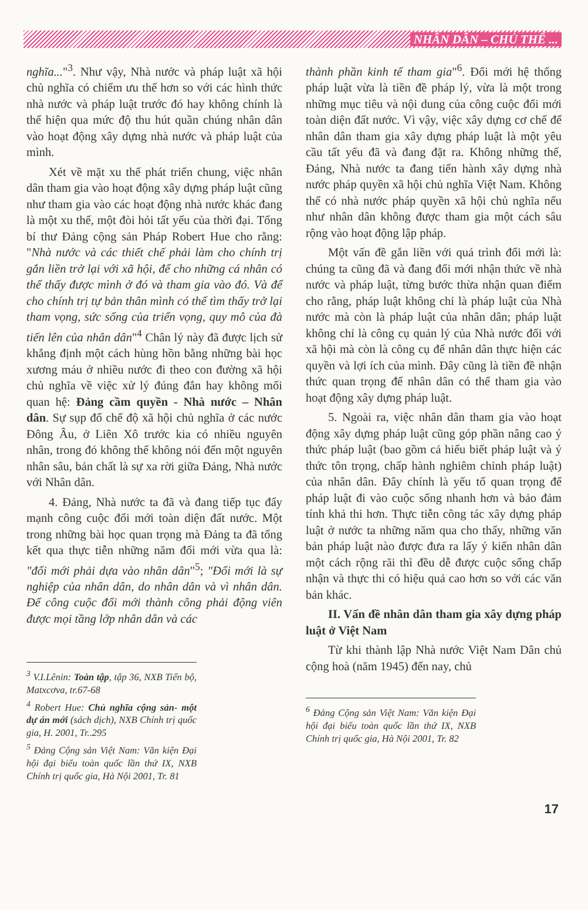NHÂN DÂN – CHỦ THỂ ...
nghĩa..."<sup>3</sup>. Như vậy, Nhà nước và pháp luật xã hội chủ nghĩa có chiếm ưu thế hơn so với các hình thức nhà nước và pháp luật trước đó hay không chính là thể hiện qua mức độ thu hút quần chúng nhân dân vào hoạt động xây dựng nhà nước và pháp luật của mình.
Xét về mặt xu thế phát triển chung, việc nhân dân tham gia vào hoạt động xây dựng pháp luật cũng như tham gia vào các hoạt động nhà nước khác đang là một xu thế, một đòi hỏi tất yếu của thời đại. Tổng bí thư Đảng cộng sản Pháp Robert Hue cho rằng: "Nhà nước và các thiết chế phải làm cho chính trị gắn liền trở lại với xã hội, để cho những cá nhân có thể thấy được mình ở đó và tham gia vào đó. Và để cho chính trị tự bản thân mình có thể tìm thấy trở lại tham vọng, sức sống của triển vọng, quy mô của đà tiến lên của nhân dân"<sup>4</sup> Chân lý này đã được lịch sử khẳng định một cách hùng hồn bằng những bài học xương máu ở nhiều nước đi theo con đường xã hội chủ nghĩa về việc xử lý đúng đắn hay không mối quan hệ: Đảng cầm quyền - Nhà nước – Nhân dân. Sự sụp đổ chế độ xã hội chủ nghĩa ở các nước Đông Âu, ở Liên Xô trước kia có nhiều nguyên nhân, trong đó không thể không nói đến một nguyên nhân sâu, bản chất là sự xa rời giữa Đảng, Nhà nước với Nhân dân.
4. Đảng, Nhà nước ta đã và đang tiếp tục đẩy mạnh công cuộc đổi mới toàn diện đất nước. Một trong những bài học quan trọng mà Đảng ta đã tổng kết qua thực tiễn những năm đổi mới vừa qua là: "đổi mới phải dựa vào nhân dân"<sup>5</sup>; "Đổi mới là sự nghiệp của nhân dân, do nhân dân và vì nhân dân. Để công cuộc đổi mới thành công phải động viên được mọi tầng lớp nhân dân và các
<sup>3</sup> V.I.Lênin: Toàn tập, tập 36, NXB Tiến bộ, Matxcơva, tr.67-68
<sup>4</sup> Robert Hue: Chủ nghĩa cộng sản- một dự án mới (sách dịch), NXB Chính trị quốc gia, H. 2001, Tr..295
<sup>5</sup> Đảng Cộng sản Việt Nam: Văn kiện Đại hội đại biểu toàn quốc lần thứ IX, NXB Chính trị quốc gia, Hà Nội 2001, Tr. 81
thành phần kinh tế tham gia"<sup>6</sup>. Đổi mới hệ thống pháp luật vừa là tiền đề pháp lý, vừa là một trong những mục tiêu và nội dung của công cuộc đổi mới toàn diện đất nước. Vì vậy, việc xây dựng cơ chế để nhân dân tham gia xây dựng pháp luật là một yêu cầu tất yếu đã và đang đặt ra. Không những thế, Đảng, Nhà nước ta đang tiến hành xây dựng nhà nước pháp quyền xã hội chủ nghĩa Việt Nam. Không thể có nhà nước pháp quyền xã hội chủ nghĩa nếu như nhân dân không được tham gia một cách sâu rộng vào hoạt động lập pháp.
Một vấn đề gắn liền với quá trình đổi mới là: chúng ta cũng đã và đang đổi mới nhận thức về nhà nước và pháp luật, từng bước thừa nhận quan điểm cho rằng, pháp luật không chỉ là pháp luật của Nhà nước mà còn là pháp luật của nhân dân; pháp luật không chỉ là công cụ quản lý của Nhà nước đối với xã hội mà còn là công cụ để nhân dân thực hiện các quyền và lợi ích của mình. Đây cũng là tiền đề nhận thức quan trọng để nhân dân có thể tham gia vào hoạt động xây dựng pháp luật.
5. Ngoài ra, việc nhân dân tham gia vào hoạt động xây dựng pháp luật cũng góp phần nâng cao ý thức pháp luật (bao gồm cả hiểu biết pháp luật và ý thức tôn trọng, chấp hành nghiêm chỉnh pháp luật) của nhân dân. Đây chính là yếu tố quan trọng để pháp luật đi vào cuộc sống nhanh hơn và bảo đảm tính khả thi hơn. Thực tiễn công tác xây dựng pháp luật ở nước ta những năm qua cho thấy, những văn bản pháp luật nào được đưa ra lấy ý kiến nhân dân một cách rộng rãi thì đều dễ được cuộc sống chấp nhận và thực thi có hiệu quả cao hơn so với các văn bản khác.
II. Vấn đề nhân dân tham gia xây dựng pháp luật ở Việt Nam
Từ khi thành lập Nhà nước Việt Nam Dân chủ cộng hoà (năm 1945) đến nay, chủ
<sup>6</sup> Đảng Cộng sản Việt Nam: Văn kiện Đại hội đại biểu toàn quốc lần thứ IX, NXB Chính trị quốc gia, Hà Nội 2001, Tr. 82
17